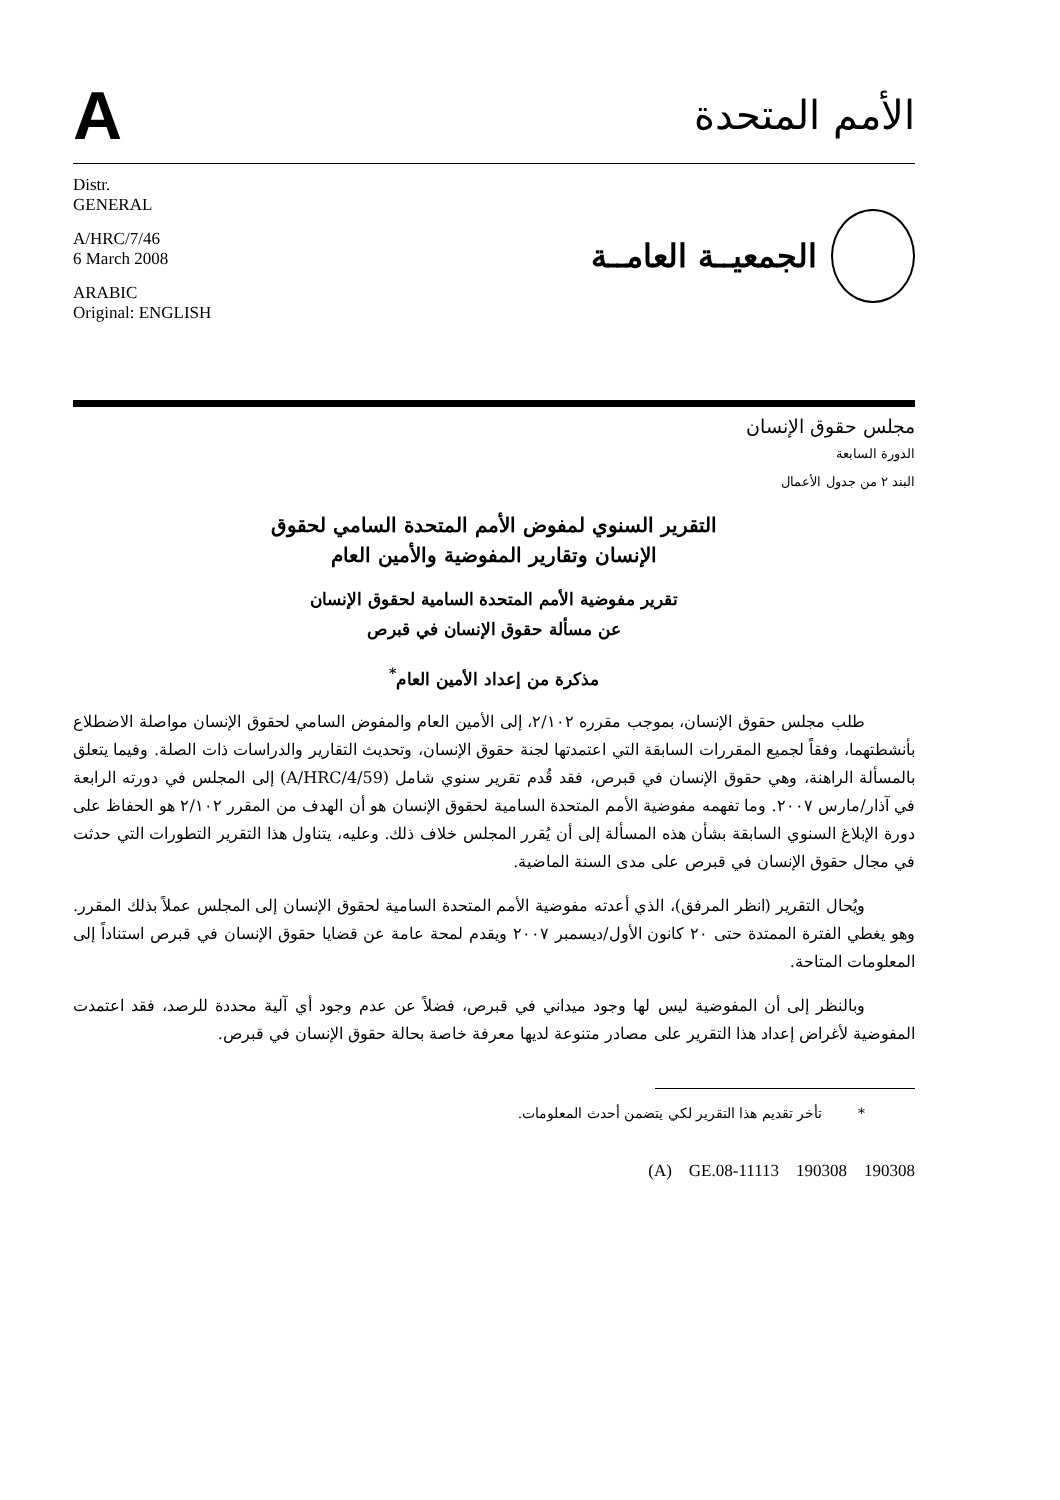A
الأمم المتحدة
Distr.
GENERAL
A/HRC/7/46
6 March 2008
ARABIC
Original: ENGLISH
الجمعيــة العامــة
مجلس حقوق الإنسان
الدورة السابعة
البند ٢ من جدول الأعمال
التقرير السنوي لمفوض الأمم المتحدة السامي لحقوق
الإنسان وتقارير المفوضية والأمين العام
تقرير مفوضية الأمم المتحدة السامية لحقوق الإنسان
عن مسألة حقوق الإنسان في قبرص
مذكرة من إعداد الأمين العام<sup>*</sup>
طلب مجلس حقوق الإنسان، بموجب مقرره ٢/١٠٢، إلى الأمين العام والمفوض السامي لحقوق الإنسان مواصلة الاضطلاع بأنشطتهما، وفقاً لجميع المقررات السابقة التي اعتمدتها لجنة حقوق الإنسان، وتحديث التقارير والدراسات ذات الصلة. وفيما يتعلق بالمسألة الراهنة، وهي حقوق الإنسان في قبرص، فقد قُدم تقرير سنوي شامل (A/HRC/4/59) إلى المجلس في دورته الرابعة في آذار/مارس ٢٠٠٧. وما تفهمه مفوضية الأمم المتحدة السامية لحقوق الإنسان هو أن الهدف من المقرر ٢/١٠٢ هو الحفاظ على دورة الإبلاغ السنوي السابقة بشأن هذه المسألة إلى أن يُقرر المجلس خلاف ذلك. وعليه، يتناول هذا التقرير التطورات التي حدثت في مجال حقوق الإنسان في قبرص على مدى السنة الماضية.
ويُحال التقرير (انظر المرفق)، الذي أعدته مفوضية الأمم المتحدة السامية لحقوق الإنسان إلى المجلس عملاً بذلك المقرر. وهو يغطي الفترة الممتدة حتى ٢٠ كانون الأول/ديسمبر ٢٠٠٧ ويقدم لمحة عامة عن قضايا حقوق الإنسان في قبرص استناداً إلى المعلومات المتاحة.
وبالنظر إلى أن المفوضية ليس لها وجود ميداني في قبرص، فضلاً عن عدم وجود أي آلية محددة للرصد، فقد اعتمدت المفوضية لأغراض إعداد هذا التقرير على مصادر متنوعة لديها معرفة خاصة بحالة حقوق الإنسان في قبرص.
* تأخر تقديم هذا التقرير لكي يتضمن أحدث المعلومات.
(A) GE.08-11113 190308 190308